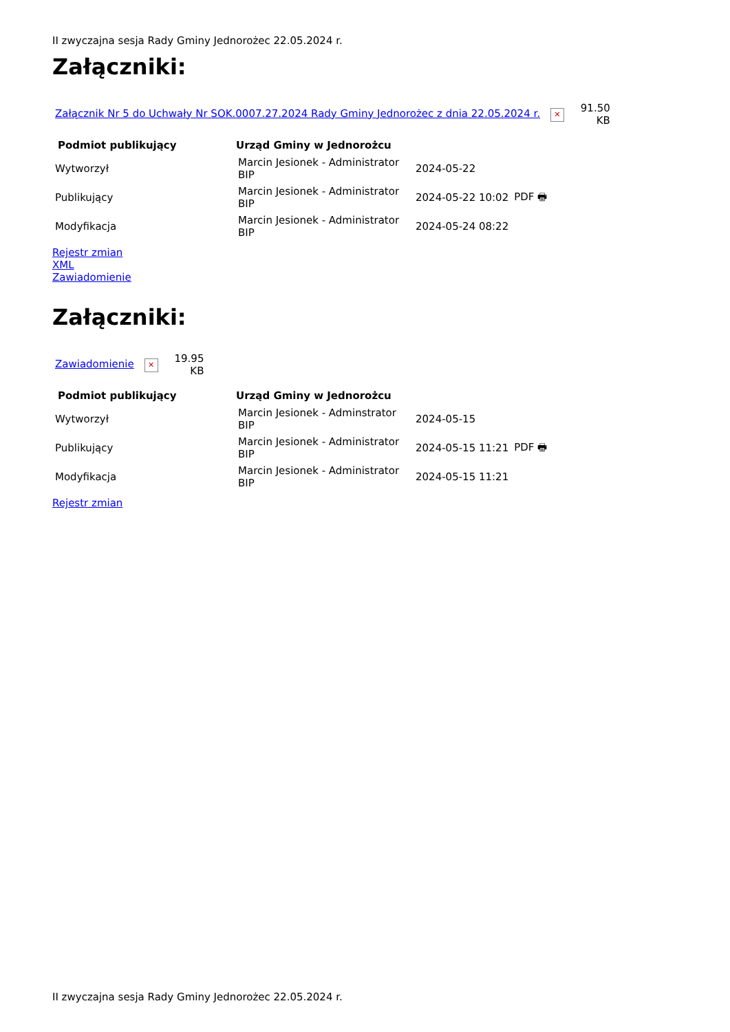II zwyczajna sesja Rady Gminy Jednorożec 22.05.2024 r.
Załączniki:
| Załącznik Nr 5 do Uchwały Nr SOK.0007.27.2024 Rady Gminy Jednorożec z dnia 22.05.2024 r. ✕ | 91.50 KB |
| Podmiot publikujący | Urząd Gminy w Jednorożcu | | |
| --- | --- | --- | --- |
| Wytworzył | Marcin Jesionek - Administrator BIP | 2024-05-22 | |
| Publikujący | Marcin Jesionek - Administrator BIP | 2024-05-22 10:02 | PDF 🖶 |
| Modyfikacja | Marcin Jesionek - Administrator BIP | 2024-05-24 08:22 | |
Rejestr zmian
XML
Zawiadomienie
Załączniki:
| Zawiadomienie ✕ | 19.95 KB |
| Podmiot publikujący | Urząd Gminy w Jednorożcu | | |
| --- | --- | --- | --- |
| Wytworzył | Marcin Jesionek - Adminstrator BIP | 2024-05-15 | |
| Publikujący | Marcin Jesionek - Administrator BIP | 2024-05-15 11:21 | PDF 🖶 |
| Modyfikacja | Marcin Jesionek - Administrator BIP | 2024-05-15 11:21 | |
Rejestr zmian
II zwyczajna sesja Rady Gminy Jednorożec 22.05.2024 r.